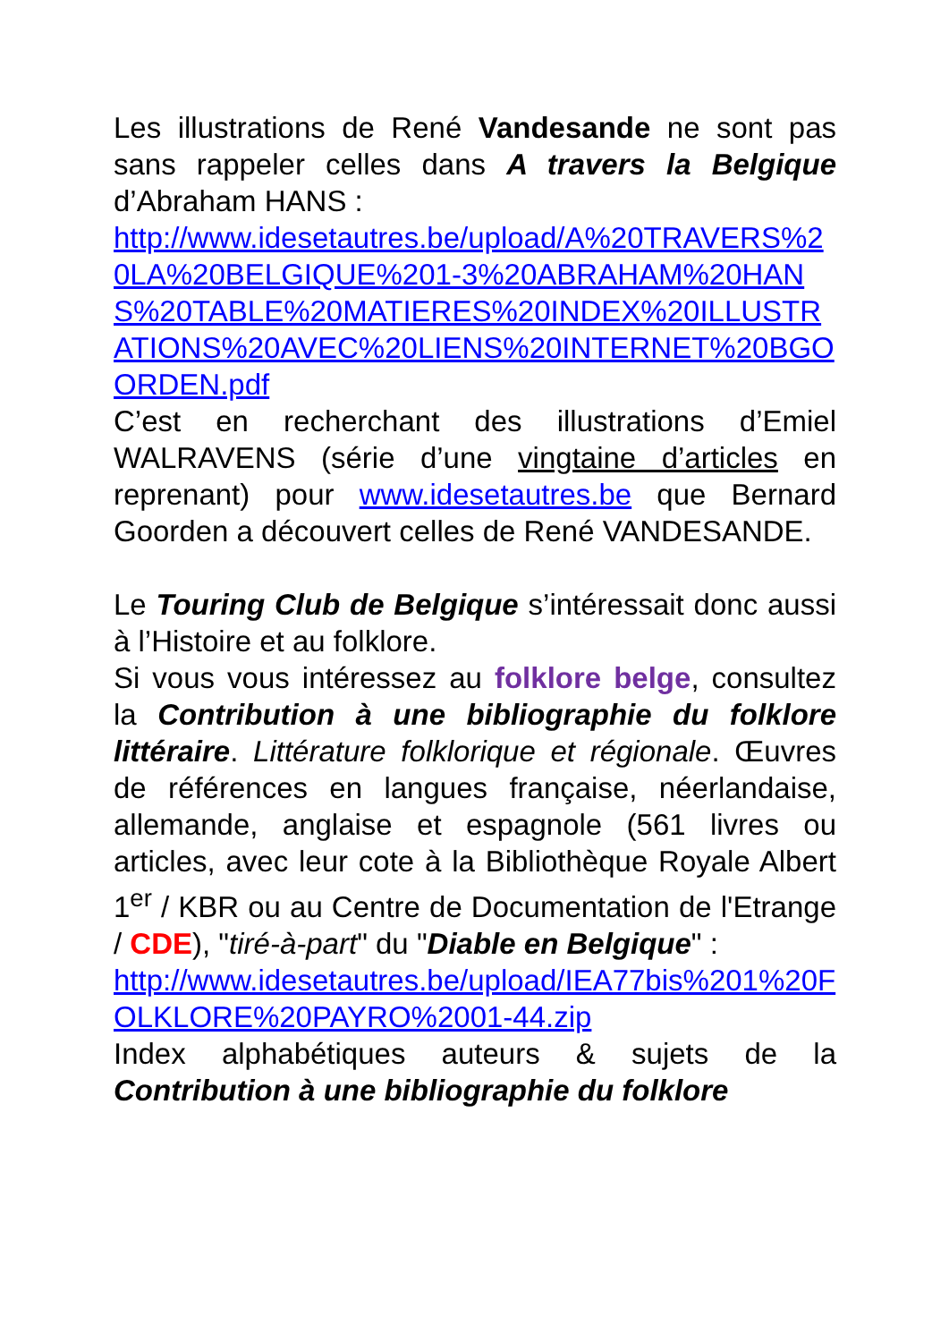Les illustrations de René Vandesande ne sont pas sans rappeler celles dans A travers la Belgique d’Abraham HANS :
http://www.idesetautres.be/upload/A%20TRAVERS%20LA%20BELGIQUE%201-3%20ABRAHAM%20HANS%20TABLE%20MATIERES%20INDEX%20ILLUSTRATIONS%20AVEC%20LIENS%20INTERNET%20BGOORDEN.pdf
C’est en recherchant des illustrations d’Emiel WALRAVENS (série d’une vingtaine d’articles en reprenant) pour www.idesetautres.be que Bernard Goorden a découvert celles de René VANDESANDE.
Le Touring Club de Belgique s’intéressait donc aussi à l’Histoire et au folklore.
Si vous vous intéressez au folklore belge, consultez la Contribution à une bibliographie du folklore littéraire. Littérature folklorique et régionale. Œuvres de références en langues française, néerlandaise, allemande, anglaise et espagnole (561 livres ou articles, avec leur cote à la Bibliothèque Royale Albert 1<sup>er</sup> / KBR ou au Centre de Documentation de l'Etrange / CDE), "tiré-à-part" du "Diable en Belgique" :
http://www.idesetautres.be/upload/IEA77bis%201%20FOLKLORE%20PAYRO%2001-44.zip
Index alphabétiques auteurs & sujets de la Contribution à une bibliographie du folklore